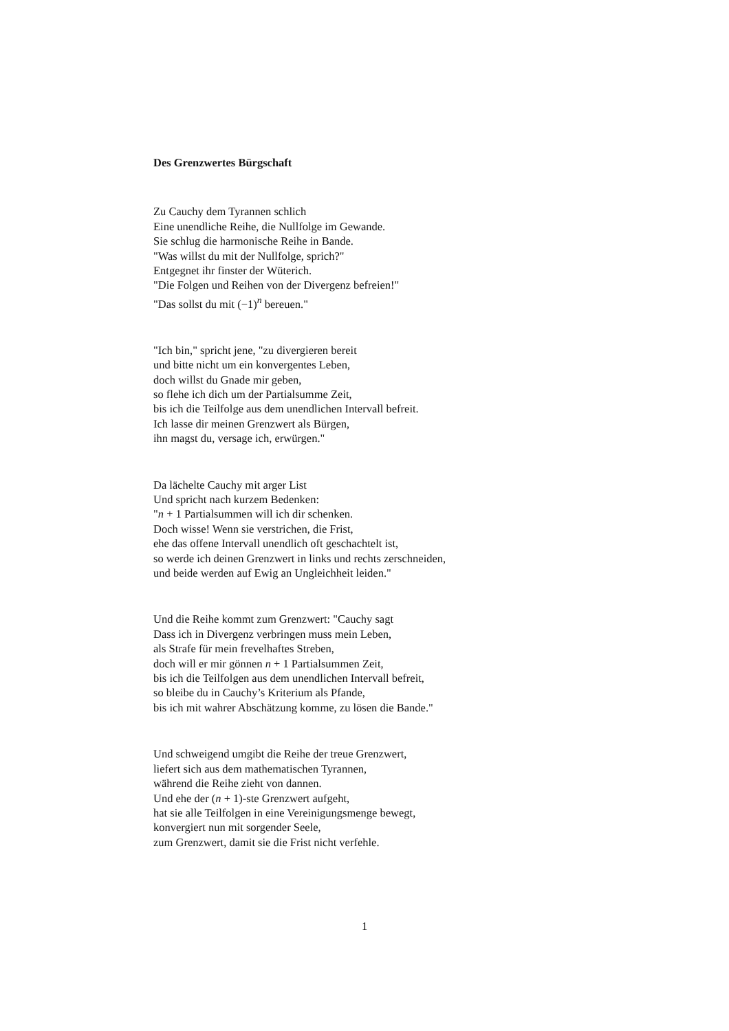Des Grenzwertes Bürgschaft
Zu Cauchy dem Tyrannen schlich
Eine unendliche Reihe, die Nullfolge im Gewande.
Sie schlug die harmonische Reihe in Bande.
"Was willst du mit der Nullfolge, sprich?"
Entgegnet ihr finster der Wüterich.
"Die Folgen und Reihen von der Divergenz befreien!"
"Das sollst du mit (−1)<sup>n</sup> bereuen."
"Ich bin," spricht jene, "zu divergieren bereit
und bitte nicht um ein konvergentes Leben,
doch willst du Gnade mir geben,
so flehe ich dich um der Partialsumme Zeit,
bis ich die Teilfolge aus dem unendlichen Intervall befreit.
Ich lasse dir meinen Grenzwert als Bürgen,
ihn magst du, versage ich, erwürgen."
Da lächelte Cauchy mit arger List
Und spricht nach kurzem Bedenken:
"n + 1 Partialsummen will ich dir schenken.
Doch wisse! Wenn sie verstrichen, die Frist,
ehe das offene Intervall unendlich oft geschachtelt ist,
so werde ich deinen Grenzwert in links und rechts zerschneiden,
und beide werden auf Ewig an Ungleichheit leiden."
Und die Reihe kommt zum Grenzwert: "Cauchy sagt
Dass ich in Divergenz verbringen muss mein Leben,
als Strafe für mein frevelhaftes Streben,
doch will er mir gönnen n + 1 Partialsummen Zeit,
bis ich die Teilfolgen aus dem unendlichen Intervall befreit,
so bleibe du in Cauchy’s Kriterium als Pfande,
bis ich mit wahrer Abschätzung komme, zu lösen die Bande."
Und schweigend umgibt die Reihe der treue Grenzwert,
liefert sich aus dem mathematischen Tyrannen,
während die Reihe zieht von dannen.
Und ehe der (n + 1)-ste Grenzwert aufgeht,
hat sie alle Teilfolgen in eine Vereinigungsmenge bewegt,
konvergiert nun mit sorgender Seele,
zum Grenzwert, damit sie die Frist nicht verfehle.
1